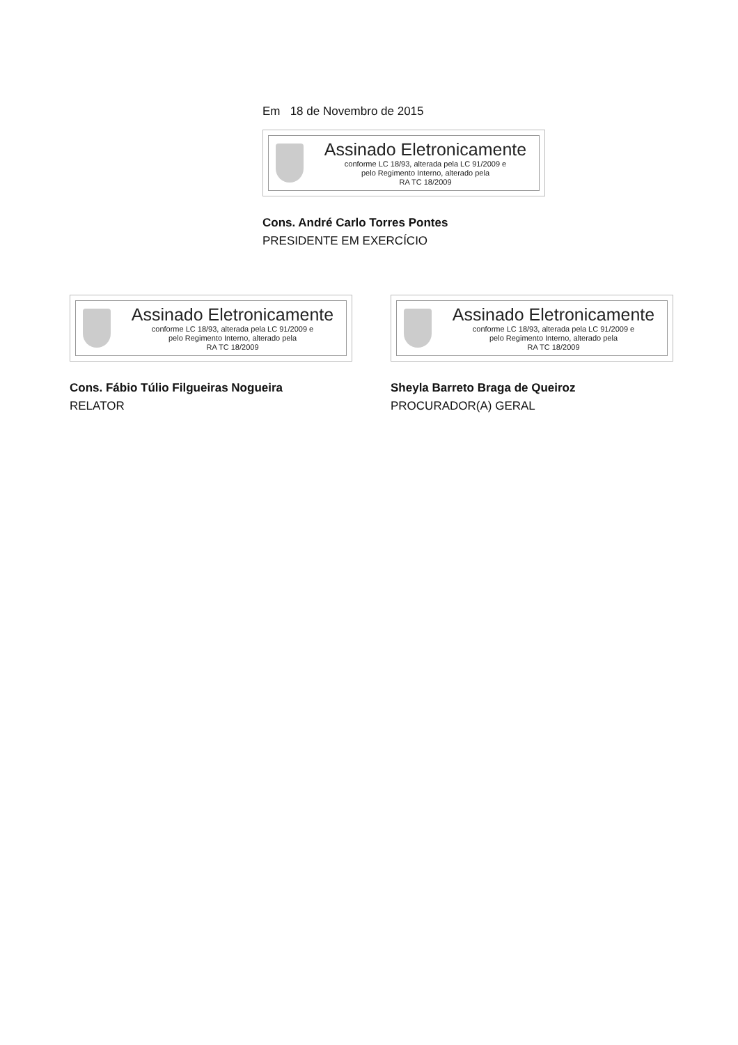Em 18 de Novembro de 2015
Assinado Eletronicamente
conforme LC 18/93, alterada pela LC 91/2009 e
pelo Regimento Interno, alterado pela
RA TC 18/2009
Cons. André Carlo Torres Pontes
PRESIDENTE EM EXERCÍCIO
Assinado Eletronicamente
conforme LC 18/93, alterada pela LC 91/2009 e
pelo Regimento Interno, alterado pela
RA TC 18/2009
Cons. Fábio Túlio Filgueiras Nogueira
RELATOR
Assinado Eletronicamente
conforme LC 18/93, alterada pela LC 91/2009 e
pelo Regimento Interno, alterado pela
RA TC 18/2009
Sheyla Barreto Braga de Queiroz
PROCURADOR(A) GERAL